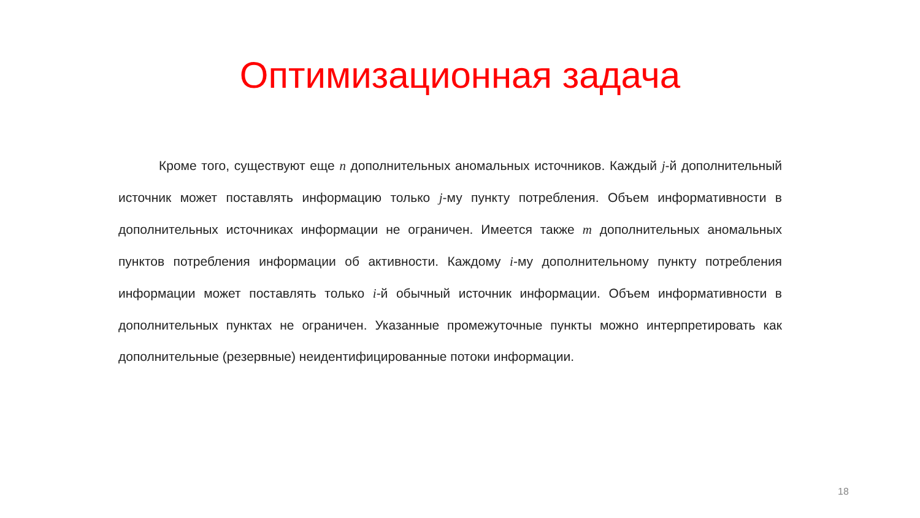Оптимизационная задача
Кроме того, существуют еще n дополнительных аномальных источников. Каждый j-й дополнительный источник может поставлять информацию только j-му пункту потребления. Объем информативности в дополнительных источниках информации не ограничен. Имеется также m дополнительных аномальных пунктов потребления информации об активности. Каждому i-му дополнительному пункту потребления информации может поставлять только i-й обычный источник информации. Объем информативности в дополнительных пунктах не ограничен. Указанные промежуточные пункты можно интерпретировать как дополнительные (резервные) неидентифицированные потоки информации.
18